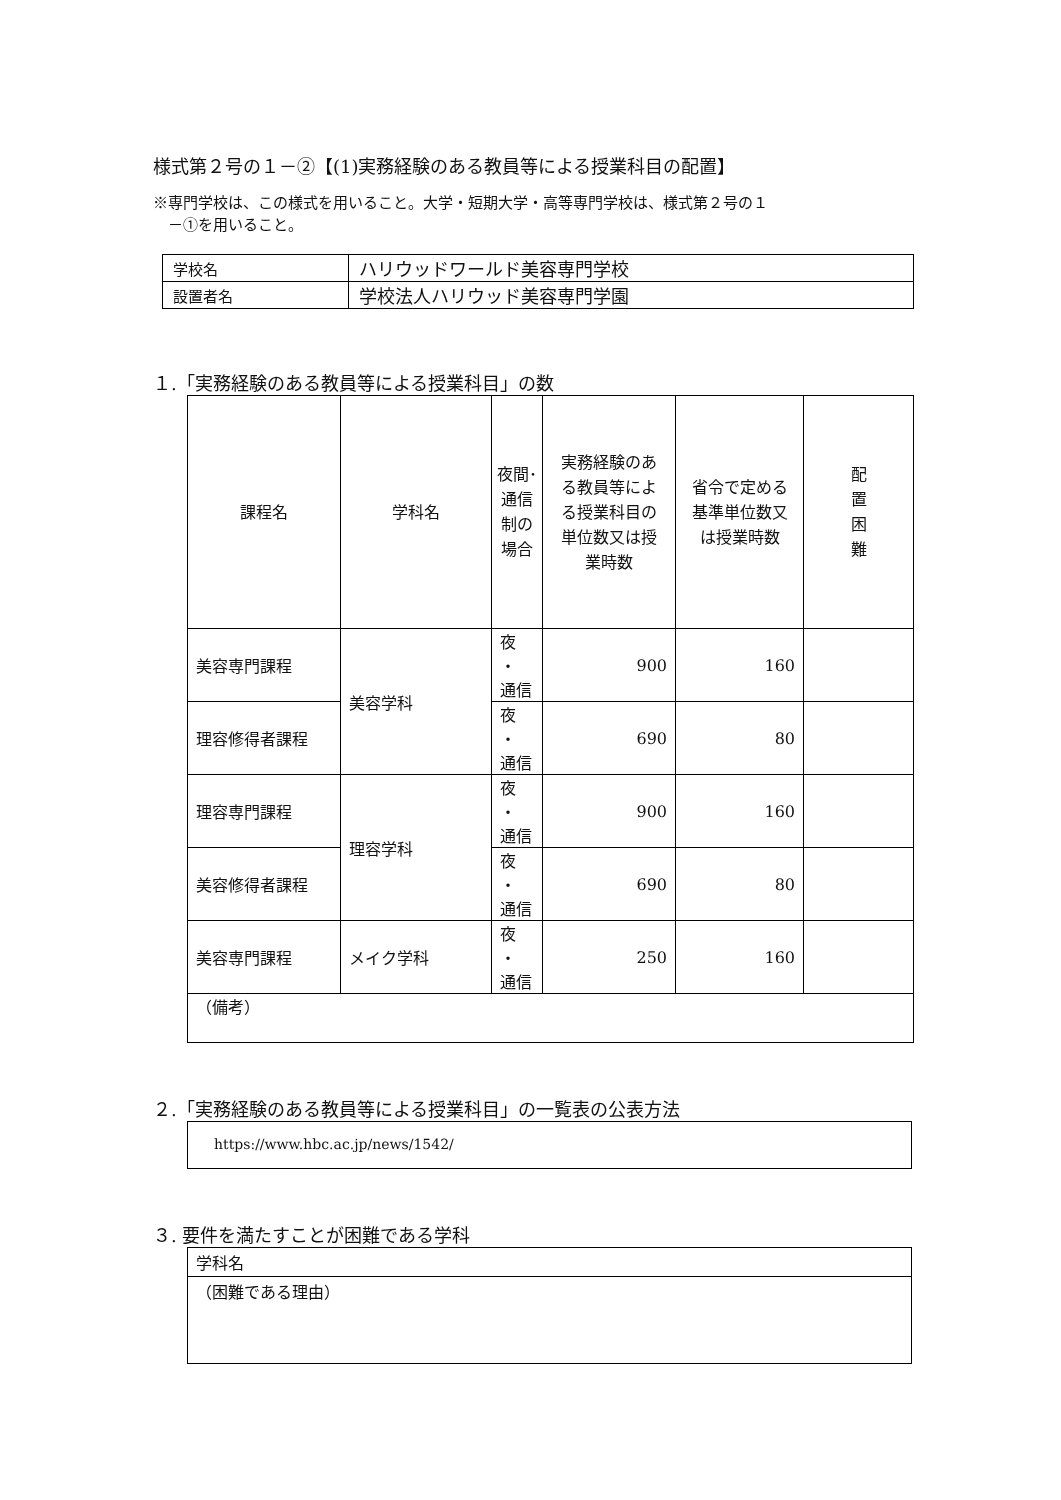様式第２号の１－②【(1)実務経験のある教員等による授業科目の配置】
※専門学校は、この様式を用いること。大学・短期大学・高等専門学校は、様式第２号の１
　－①を用いること。
| 学校名 | ハリウッドワールド美容専門学校 |
| 設置者名 | 学校法人ハリウッド美容専門学園 |
１.「実務経験のある教員等による授業科目」の数
| 課程名 | 学科名 | 夜間･ 通信 制の 場合 | 実務経験のあ る教員等によ る授業科目の 単位数又は授 業時数 | 省令で定める 基準単位数又 は授業時数 | 配 置 困 難 |
| --- | --- | --- | --- | --- | --- |
| 美容専門課程 | 美容学科 | 夜 ・ 通信 | 900 | 160 | |
| 理容修得者課程 | | 夜 ・ 通信 | 690 | 80 | |
| 理容専門課程 | 理容学科 | 夜 ・ 通信 | 900 | 160 | |
| 美容修得者課程 | | 夜 ・ 通信 | 690 | 80 | |
| 美容専門課程 | メイク学科 | 夜 ・ 通信 | 250 | 160 | |
| （備考） | | | | | |
２.「実務経験のある教員等による授業科目」の一覧表の公表方法
https://www.hbc.ac.jp/news/1542/
３. 要件を満たすことが困難である学科
学科名
（困難である理由）